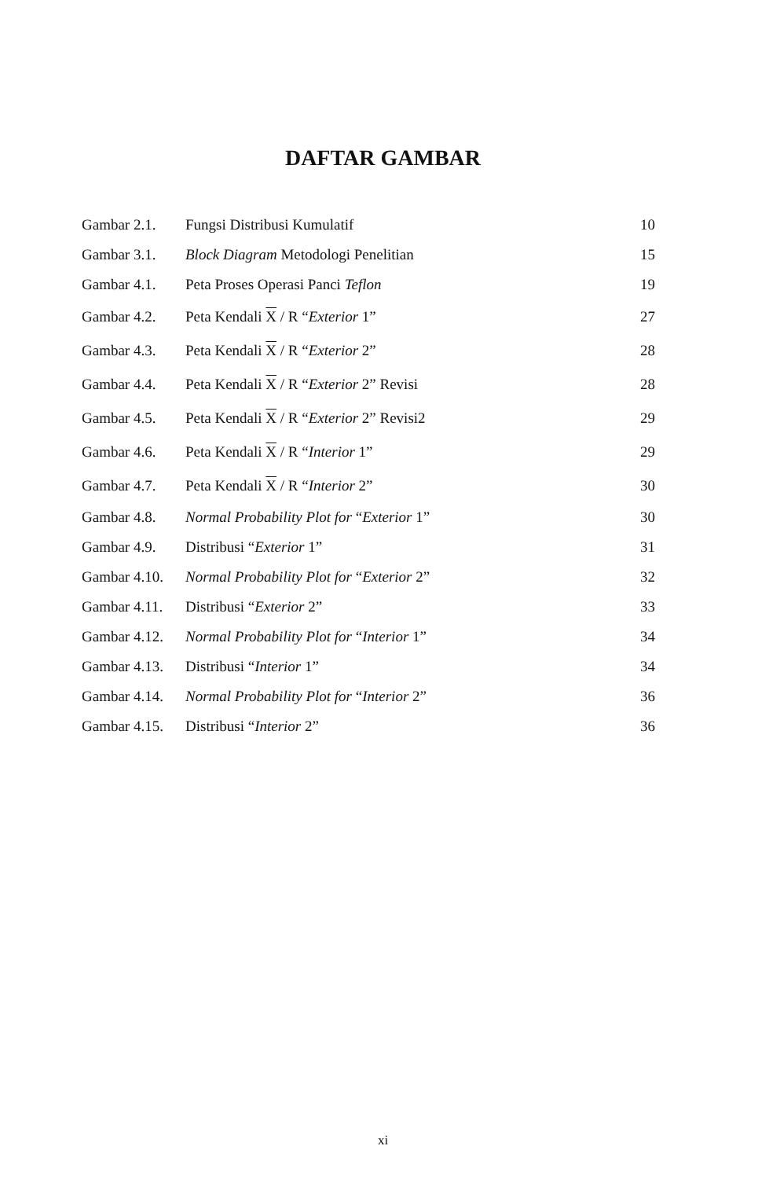DAFTAR GAMBAR
| Gambar 2.1. | Fungsi Distribusi Kumulatif | 10 |
| Gambar 3.1. | Block Diagram Metodologi Penelitian | 15 |
| Gambar 4.1. | Peta Proses Operasi Panci Teflon | 19 |
| Gambar 4.2. | Peta Kendali X / R “ Exterior 1” | 27 |
| Gambar 4.3. | Peta Kendali X / R “ Exterior 2” | 28 |
| Gambar 4.4. | Peta Kendali X / R “ Exterior 2” Revisi | 28 |
| Gambar 4.5. | Peta Kendali X / R “ Exterior 2” Revisi2 | 29 |
| Gambar 4.6. | Peta Kendali X / R “ Interior 1” | 29 |
| Gambar 4.7. | Peta Kendali X / R “ Interior 2” | 30 |
| Gambar 4.8. | Normal Probability Plot for “ Exterior 1” | 30 |
| Gambar 4.9. | Distribusi “ Exterior 1” | 31 |
| Gambar 4.10. | Normal Probability Plot for “ Exterior 2” | 32 |
| Gambar 4.11. | Distribusi “ Exterior 2” | 33 |
| Gambar 4.12. | Normal Probability Plot for “ Interior 1” | 34 |
| Gambar 4.13. | Distribusi “ Interior 1” | 34 |
| Gambar 4.14. | Normal Probability Plot for “ Interior 2” | 36 |
| Gambar 4.15. | Distribusi “ Interior 2” | 36 |
xi